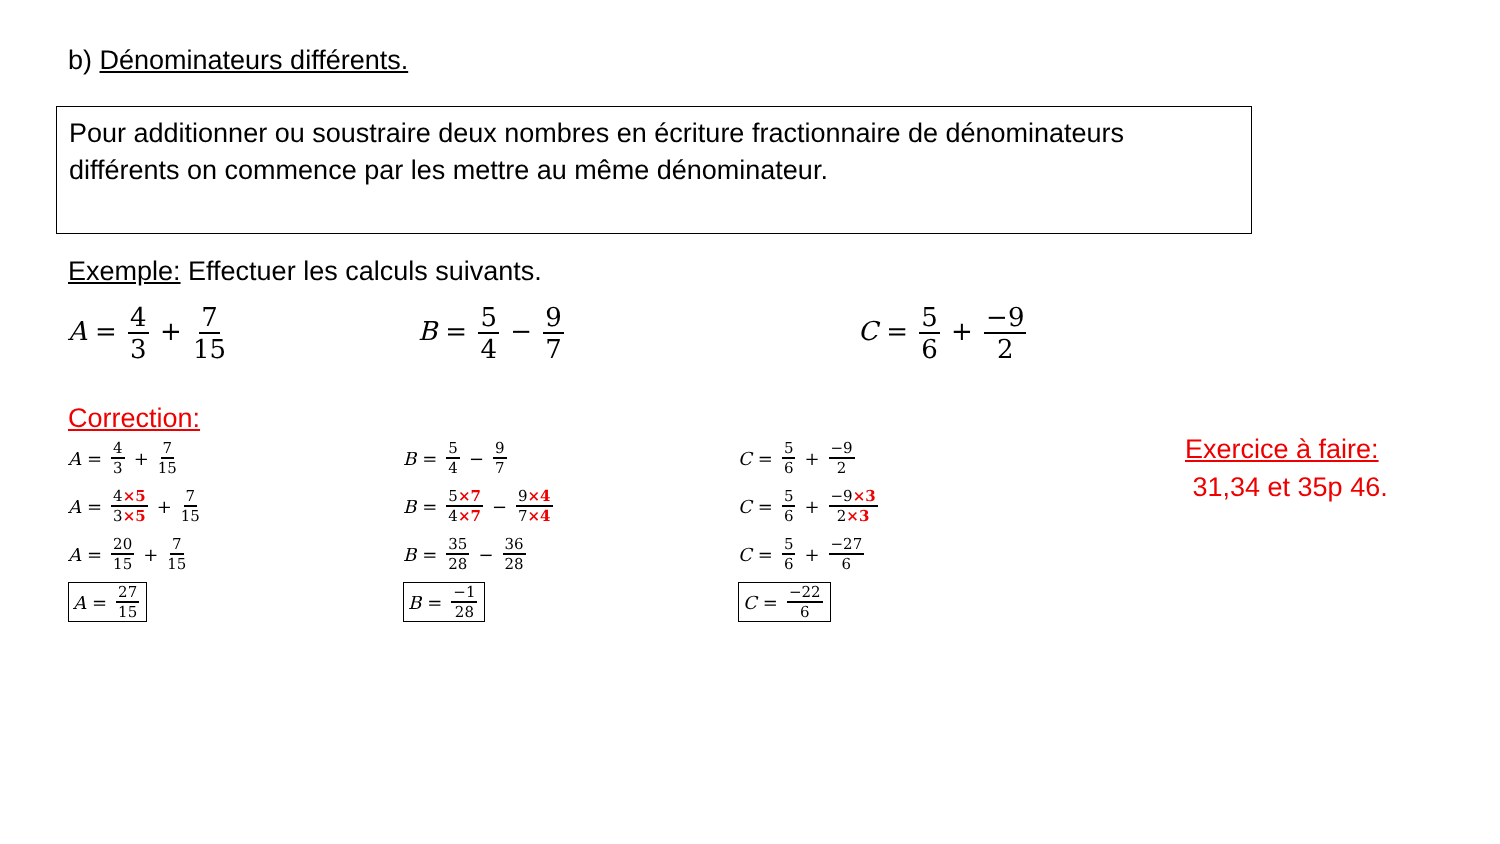b) Dénominateurs différents.
Pour additionner ou soustraire deux nombres en écriture fractionnaire de dénominateurs différents on commence par les mettre au même dénominateur.
Exemple: Effectuer les calculs suivants.
A = 4 3 + 7 15 B = 5 4 − 9 7 C = 5 6 + −9 2
Correction:
A = 4 3 + 7 15
A = 4×5 3×5 + 7 15
A = 20 15 + 7 15
A = 27 15
B = 5 4 − 9 7
B = 5×7 4×7 − 9×4 7×4
B = 35 28 − 36 28
B = −1 28
C = 5 6 + −9 2
C = 5 6 + −9×3 2×3
C = 5 6 + −27 6
C = −22 6
Exercice à faire:
31,34 et 35p 46.